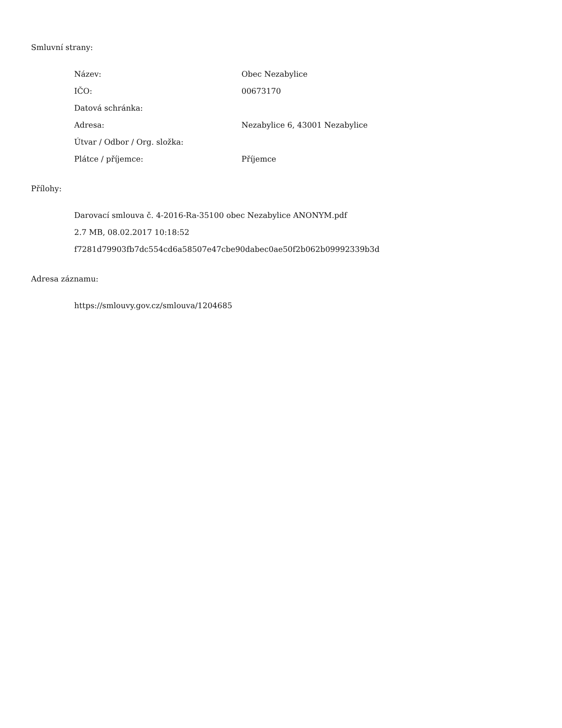Smluvní strany:
| Název: | Obec Nezabylice |
| IČO: | 00673170 |
| Datová schránka: | |
| Adresa: | Nezabylice 6, 43001 Nezabylice |
| Útvar / Odbor / Org. složka: | |
| Plátce / příjemce: | Příjemce |
Přílohy:
Darovací smlouva č. 4-2016-Ra-35100 obec Nezabylice ANONYM.pdf
2.7 MB, 08.02.2017 10:18:52
f7281d79903fb7dc554cd6a58507e47cbe90dabec0ae50f2b062b09992339b3d
Adresa záznamu:
https://smlouvy.gov.cz/smlouva/1204685